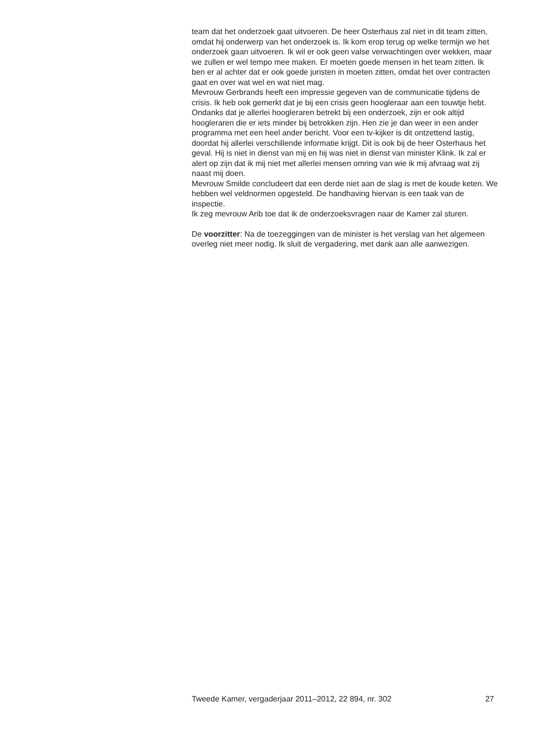team dat het onderzoek gaat uitvoeren. De heer Osterhaus zal niet in dit team zitten, omdat hij onderwerp van het onderzoek is. Ik kom erop terug op welke termijn we het onderzoek gaan uitvoeren. Ik wil er ook geen valse verwachtingen over wekken, maar we zullen er wel tempo mee maken. Er moeten goede mensen in het team zitten. Ik ben er al achter dat er ook goede juristen in moeten zitten, omdat het over contracten gaat en over wat wel en wat niet mag.
Mevrouw Gerbrands heeft een impressie gegeven van de communicatie tijdens de crisis. Ik heb ook gemerkt dat je bij een crisis geen hoogleraar aan een touwtje hebt. Ondanks dat je allerlei hoogleraren betrekt bij een onderzoek, zijn er ook altijd hoogleraren die er iets minder bij betrokken zijn. Hen zie je dan weer in een ander programma met een heel ander bericht. Voor een tv-kijker is dit ontzettend lastig, doordat hij allerlei verschillende informatie krijgt. Dit is ook bij de heer Osterhaus het geval. Hij is niet in dienst van mij en hij was niet in dienst van minister Klink. Ik zal er alert op zijn dat ik mij niet met allerlei mensen omring van wie ik mij afvraag wat zij naast mij doen.
Mevrouw Smilde concludeert dat een derde niet aan de slag is met de koude keten. We hebben wel veldnormen opgesteld. De handhaving hiervan is een taak van de inspectie.
Ik zeg mevrouw Arib toe dat ik de onderzoeksvragen naar de Kamer zal sturen.
De voorzitter: Na de toezeggingen van de minister is het verslag van het algemeen overleg niet meer nodig. Ik sluit de vergadering, met dank aan alle aanwezigen.
Tweede Kamer, vergaderjaar 2011–2012, 22 894, nr. 302 27